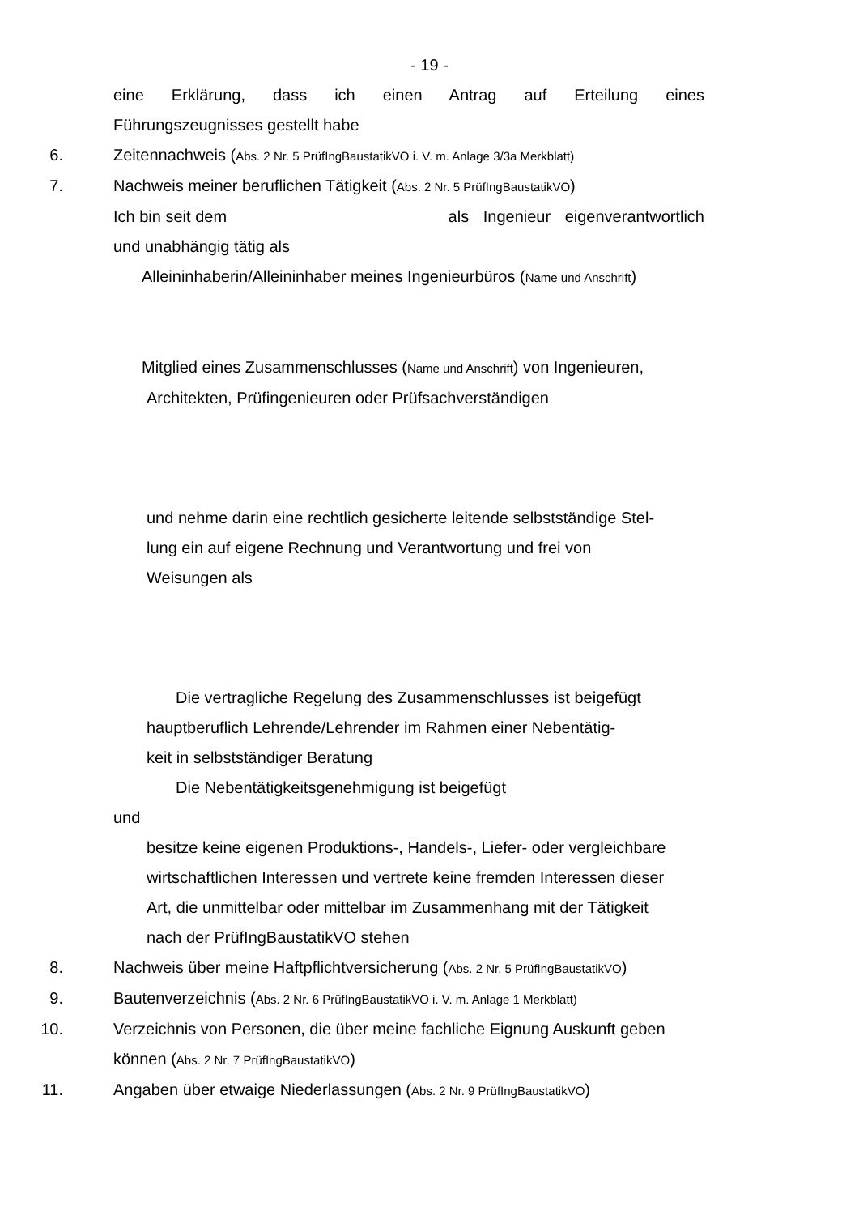- 19 -
eine Erklärung, dass ich einen Antrag auf Erteilung eines
Führungszeugnisses gestellt habe
6. Zeitennachweis (Abs. 2 Nr. 5 PrüfIngBaustatikVO i. V. m. Anlage 3/3a Merkblatt)
7. Nachweis meiner beruflichen Tätigkeit (Abs. 2 Nr. 5 PrüfIngBaustatikVO)
Ich bin seit dem als Ingenieur eigenverantwortlich
und unabhängig tätig als
Alleininhaberin/Alleininhaber meines Ingenieurbüros (Name und Anschrift)
Mitglied eines Zusammenschlusses (Name und Anschrift) von Ingenieuren,
Architekten, Prüfingenieuren oder Prüfsachverständigen
und nehme darin eine rechtlich gesicherte leitende selbstständige Stel-
lung ein auf eigene Rechnung und Verantwortung und frei von
Weisungen als
Die vertragliche Regelung des Zusammenschlusses ist beigefügt
hauptberuflich Lehrende/Lehrender im Rahmen einer Nebentätig-
keit in selbstständiger Beratung
Die Nebentätigkeitsgenehmigung ist beigefügt
und
besitze keine eigenen Produktions-, Handels-, Liefer- oder vergleichbare
wirtschaftlichen Interessen und vertrete keine fremden Interessen dieser
Art, die unmittelbar oder mittelbar im Zusammenhang mit der Tätigkeit
nach der PrüfIngBaustatikVO stehen
8. Nachweis über meine Haftpflichtversicherung (Abs. 2 Nr. 5 PrüfIngBaustatikVO)
9. Bautenverzeichnis (Abs. 2 Nr. 6 PrüfIngBaustatikVO i. V. m. Anlage 1 Merkblatt)
10. Verzeichnis von Personen, die über meine fachliche Eignung Auskunft geben
können (Abs. 2 Nr. 7 PrüfIngBaustatikVO)
11. Angaben über etwaige Niederlassungen (Abs. 2 Nr. 9 PrüfIngBaustatikVO)